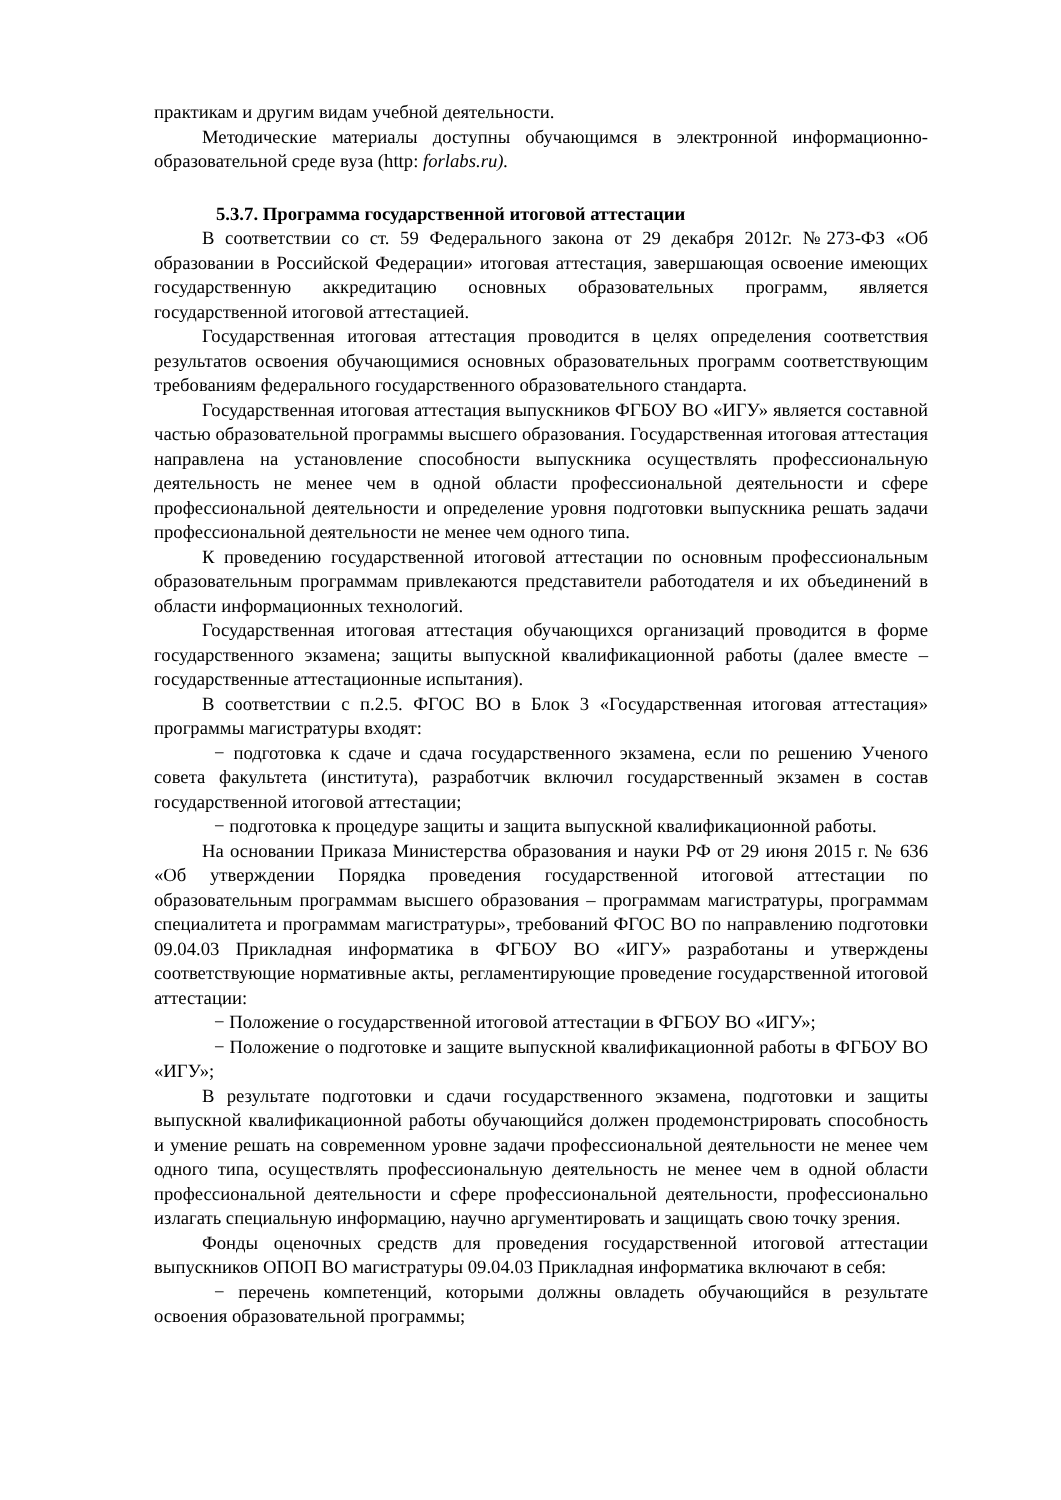практикам и другим видам учебной деятельности.
Методические материалы доступны обучающимся в электронной информационно-образовательной среде вуза (http: forlabs.ru).
5.3.7. Программа государственной итоговой аттестации
В соответствии со ст. 59 Федерального закона от 29 декабря 2012г. №273-ФЗ «Об образовании в Российской Федерации» итоговая аттестация, завершающая освоение имеющих государственную аккредитацию основных образовательных программ, является государственной итоговой аттестацией.
Государственная итоговая аттестация проводится в целях определения соответствия результатов освоения обучающимися основных образовательных программ соответствующим требованиям федерального государственного образовательного стандарта.
Государственная итоговая аттестация выпускников ФГБОУ ВО «ИГУ» является составной частью образовательной программы высшего образования. Государственная итоговая аттестация направлена на установление способности выпускника осуществлять профессиональную деятельность не менее чем в одной области профессиональной деятельности и сфере профессиональной деятельности и определение уровня подготовки выпускника решать задачи профессиональной деятельности не менее чем одного типа.
К проведению государственной итоговой аттестации по основным профессиональным образовательным программам привлекаются представители работодателя и их объединений в области информационных технологий.
Государственная итоговая аттестация обучающихся организаций проводится в форме государственного экзамена; защиты выпускной квалификационной работы (далее вместе – государственные аттестационные испытания).
В соответствии с п.2.5. ФГОС ВО в Блок 3 «Государственная итоговая аттестация» программы магистратуры входят:
− подготовка к сдаче и сдача государственного экзамена, если по решению Ученого совета факультета (института), разработчик включил государственный экзамен в состав государственной итоговой аттестации;
− подготовка к процедуре защиты и защита выпускной квалификационной работы.
На основании Приказа Министерства образования и науки РФ от 29 июня 2015 г. № 636 «Об утверждении Порядка проведения государственной итоговой аттестации по образовательным программам высшего образования – программам магистратуры, программам специалитета и программам магистратуры», требований ФГОС ВО по направлению подготовки 09.04.03 Прикладная информатика в ФГБОУ ВО «ИГУ» разработаны и утверждены соответствующие нормативные акты, регламентирующие проведение государственной итоговой аттестации:
− Положение о государственной итоговой аттестации в ФГБОУ ВО «ИГУ»;
− Положение о подготовке и защите выпускной квалификационной работы в ФГБОУ ВО «ИГУ»;
В результате подготовки и сдачи государственного экзамена, подготовки и защиты выпускной квалификационной работы обучающийся должен продемонстрировать способность и умение решать на современном уровне задачи профессиональной деятельности не менее чем одного типа, осуществлять профессиональную деятельность не менее чем в одной области профессиональной деятельности и сфере профессиональной деятельности, профессионально излагать специальную информацию, научно аргументировать и защищать свою точку зрения.
Фонды оценочных средств для проведения государственной итоговой аттестации выпускников ОПОП ВО магистратуры 09.04.03 Прикладная информатика включают в себя:
− перечень компетенций, которыми должны овладеть обучающийся в результате освоения образовательной программы;